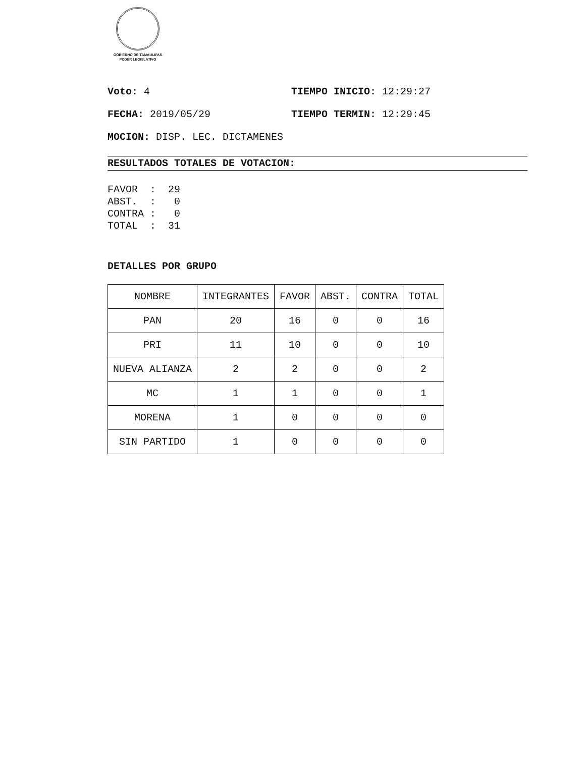GOBIERNO DE TAMAULIPAS
PODER LEGISLATIVO
Voto: 4 TIEMPO INICIO: 12:29:27
FECHA: 2019/05/29 TIEMPO TERMIN: 12:29:45
MOCION: DISP. LEC. DICTAMENES
RESULTADOS TOTALES DE VOTACION:
FAVOR  :  29
ABST.  :   0
CONTRA :   0
TOTAL  :  31
DETALLES POR GRUPO
| NOMBRE | INTEGRANTES | FAVOR | ABST. | CONTRA | TOTAL |
| PAN | 20 | 16 | 0 | 0 | 16 |
| PRI | 11 | 10 | 0 | 0 | 10 |
| NUEVA ALIANZA | 2 | 2 | 0 | 0 | 2 |
| MC | 1 | 1 | 0 | 0 | 1 |
| MORENA | 1 | 0 | 0 | 0 | 0 |
| SIN PARTIDO | 1 | 0 | 0 | 0 | 0 |